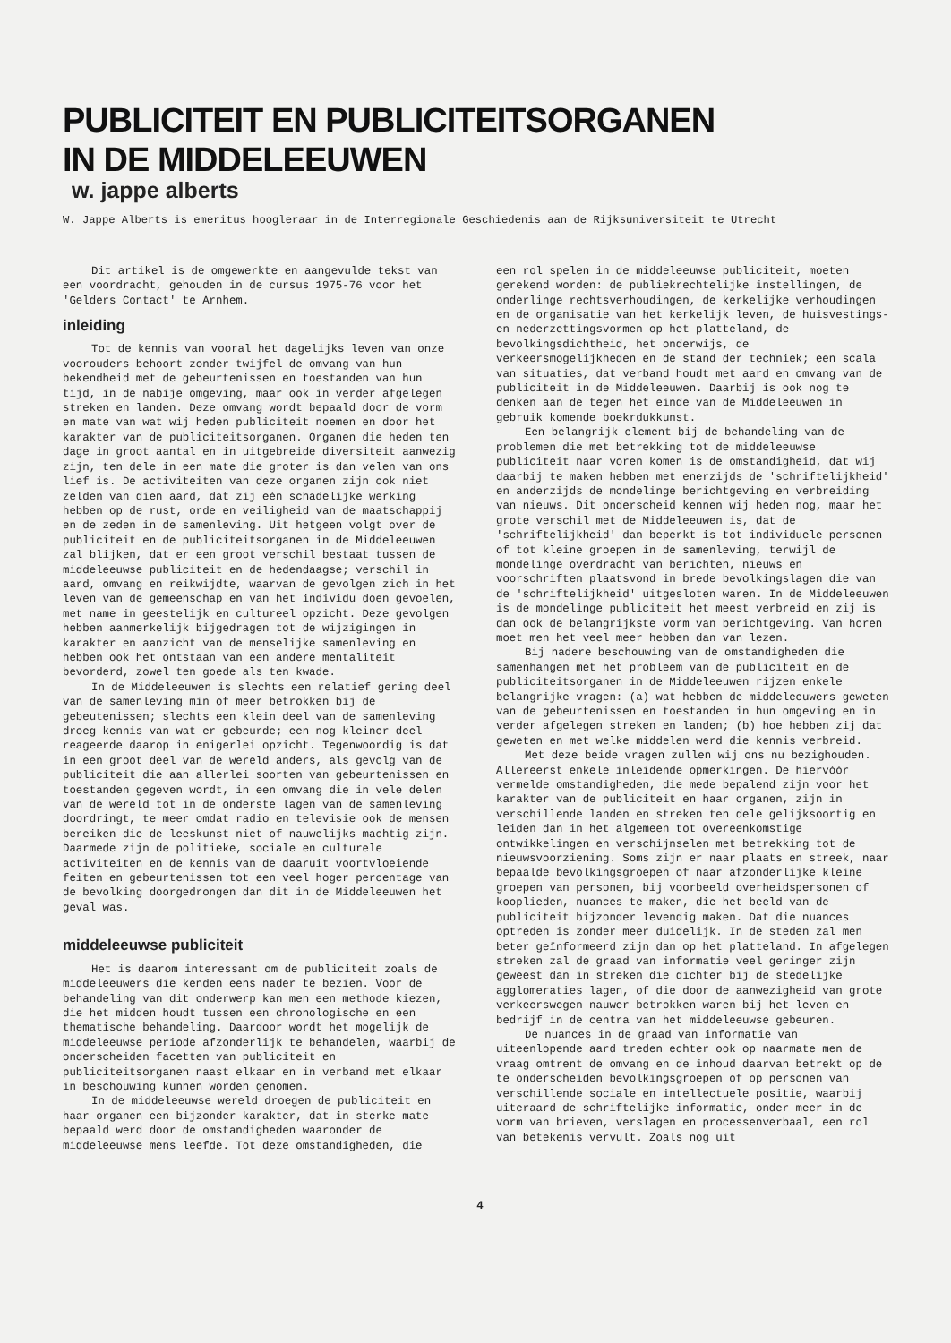PUBLICITEIT EN PUBLICITEITSORGANEN
IN DE MIDDELEEUWEN
w. jappe alberts
W. Jappe Alberts is emeritus hoogleraar in de Interregionale Geschiedenis aan de Rijksuniversiteit te Utrecht
Dit artikel is de omgewerkte en aangevulde tekst van een voordracht, gehouden in de cursus 1975-76 voor het 'Gelders Contact' te Arnhem.
inleiding
Tot de kennis van vooral het dagelijks leven van onze voorouders behoort zonder twijfel de omvang van hun bekendheid met de gebeurtenissen en toestanden van hun tijd, in de nabije omgeving, maar ook in verder afgelegen streken en landen. Deze omvang wordt bepaald door de vorm en mate van wat wij heden publiciteit noemen en door het karakter van de publiciteitsorganen. Organen die heden ten dage in groot aantal en in uitgebreide diversiteit aanwezig zijn, ten dele in een mate die groter is dan velen van ons lief is. De activiteiten van deze organen zijn ook niet zelden van dien aard, dat zij eén schadelijke werking hebben op de rust, orde en veiligheid van de maatschappij en de zeden in de samenleving. Uit hetgeen volgt over de publiciteit en de publiciteitsorganen in de Middeleeuwen zal blijken, dat er een groot verschil bestaat tussen de middeleeuwse publiciteit en de hedendaagse; verschil in aard, omvang en reikwijdte, waarvan de gevolgen zich in het leven van de gemeenschap en van het individu doen gevoelen, met name in geestelijk en cultureel opzicht. Deze gevolgen hebben aanmerkelijk bijgedragen tot de wijzigingen in karakter en aanzicht van de menselijke samenleving en hebben ook het ontstaan van een andere mentaliteit bevorderd, zowel ten goede als ten kwade.
In de Middeleeuwen is slechts een relatief gering deel van de samenleving min of meer betrokken bij de gebeutenissen; slechts een klein deel van de samenleving droeg kennis van wat er gebeurde; een nog kleiner deel reageerde daarop in enigerlei opzicht. Tegenwoordig is dat in een groot deel van de wereld anders, als gevolg van de publiciteit die aan allerlei soorten van gebeurtenissen en toestanden gegeven wordt, in een omvang die in vele delen van de wereld tot in de onderste lagen van de samenleving doordringt, te meer omdat radio en televisie ook de mensen bereiken die de leeskunst niet of nauwelijks machtig zijn. Daarmede zijn de politieke, sociale en culturele activiteiten en de kennis van de daaruit voortvloeiende feiten en gebeurtenissen tot een veel hoger percentage van de bevolking doorgedrongen dan dit in de Middeleeuwen het geval was.
middeleeuwse publiciteit
Het is daarom interessant om de publiciteit zoals de middeleeuwers die kenden eens nader te bezien. Voor de behandeling van dit onderwerp kan men een methode kiezen, die het midden houdt tussen een chronologische en een thematische behandeling. Daardoor wordt het mogelijk de middeleeuwse periode afzonderlijk te behandelen, waarbij de onderscheiden facetten van publiciteit en publiciteitsorganen naast elkaar en in verband met elkaar in beschouwing kunnen worden genomen.
In de middeleeuwse wereld droegen de publiciteit en haar organen een bijzonder karakter, dat in sterke mate bepaald werd door de omstandigheden waaronder de middeleeuwse mens leefde. Tot deze omstandigheden, die
een rol spelen in de middeleeuwse publiciteit, moeten gerekend worden: de publiekrechtelijke instellingen, de onderlinge rechtsverhoudingen, de kerkelijke verhoudingen en de organisatie van het kerkelijk leven, de huisvestings- en nederzettingsvormen op het platteland, de bevolkingsdichtheid, het onderwijs, de verkeersmogelijkheden en de stand der techniek; een scala van situaties, dat verband houdt met aard en omvang van de publiciteit in de Middeleeuwen. Daarbij is ook nog te denken aan de tegen het einde van de Middeleeuwen in gebruik komende boekrdukkunst.
Een belangrijk element bij de behandeling van de problemen die met betrekking tot de middeleeuwse publiciteit naar voren komen is de omstandigheid, dat wij daarbij te maken hebben met enerzijds de 'schriftelijkheid' en anderzijds de mondelinge berichtgeving en verbreiding van nieuws. Dit onderscheid kennen wij heden nog, maar het grote verschil met de Middeleeuwen is, dat de 'schriftelijkheid' dan beperkt is tot individuele personen of tot kleine groepen in de samenleving, terwijl de mondelinge overdracht van berichten, nieuws en voorschriften plaatsvond in brede bevolkingslagen die van de 'schriftelijkheid' uitgesloten waren. In de Middeleeuwen is de mondelinge publiciteit het meest verbreid en zij is dan ook de belangrijkste vorm van berichtgeving. Van horen moet men het veel meer hebben dan van lezen.
Bij nadere beschouwing van de omstandigheden die samenhangen met het probleem van de publiciteit en de publiciteitsorganen in de Middeleeuwen rijzen enkele belangrijke vragen: (a) wat hebben de middeleeuwers geweten van de gebeurtenissen en toestanden in hun omgeving en in verder afgelegen streken en landen; (b) hoe hebben zij dat geweten en met welke middelen werd die kennis verbreid.
Met deze beide vragen zullen wij ons nu bezighouden. Allereerst enkele inleidende opmerkingen. De hiervóór vermelde omstandigheden, die mede bepalend zijn voor het karakter van de publiciteit en haar organen, zijn in verschillende landen en streken ten dele gelijksoortig en leiden dan in het algemeen tot overeenkomstige ontwikkelingen en verschijnselen met betrekking tot de nieuwsvoorziening. Soms zijn er naar plaats en streek, naar bepaalde bevolkingsgroepen of naar afzonderlijke kleine groepen van personen, bij voorbeeld overheidspersonen of kooplieden, nuances te maken, die het beeld van de publiciteit bijzonder levendig maken. Dat die nuances optreden is zonder meer duidelijk. In de steden zal men beter geïnformeerd zijn dan op het platteland. In afgelegen streken zal de graad van informatie veel geringer zijn geweest dan in streken die dichter bij de stedelijke agglomeraties lagen, of die door de aanwezigheid van grote verkeerswegen nauwer betrokken waren bij het leven en bedrijf in de centra van het middeleeuwse gebeuren.
De nuances in de graad van informatie van uiteenlopende aard treden echter ook op naarmate men de vraag omtrent de omvang en de inhoud daarvan betrekt op de te onderscheiden bevolkingsgroepen of op personen van verschillende sociale en intellectuele positie, waarbij uiteraard de schriftelijke informatie, onder meer in de vorm van brieven, verslagen en processenverbaal, een rol van betekenis vervult. Zoals nog uit
4